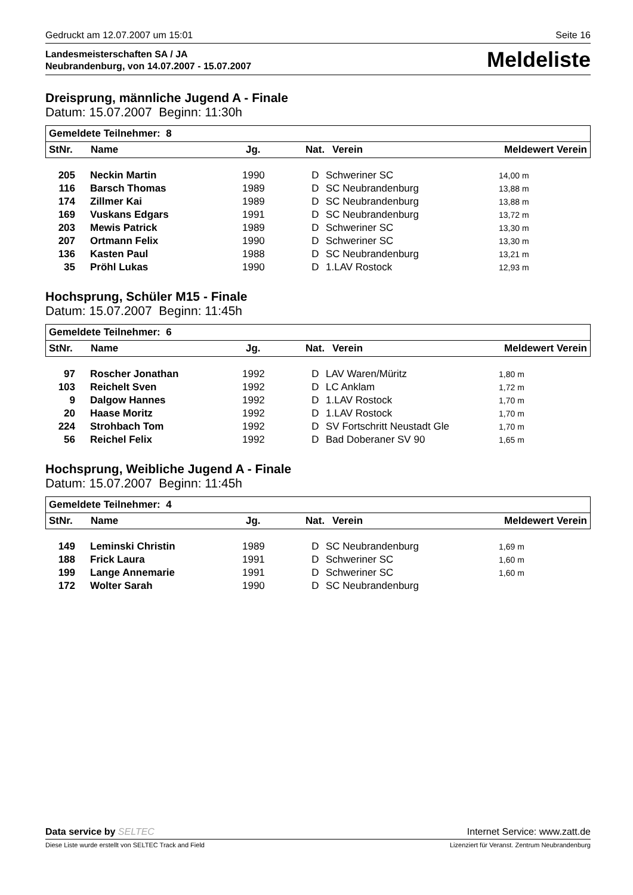Gedruckt am 12.07.2007 um 15:01 Seite 16
Landesmeisterschaften SA / JA
Neubrandenburg, von 14.07.2007 - 15.07.2007
Meldeliste
Dreisprung, männliche Jugend A - Finale
Datum: 15.07.2007 Beginn: 11:30h
| Gemeldete Teilnehmer: 8 | | | | | |
| --- | --- | --- | --- | --- | --- |
| StNr. | Name | Jg. | Nat. | Verein | Meldewert Verein |
| 205 | Neckin Martin | 1990 | D | Schweriner SC | 14,00 m |
| 116 | Barsch Thomas | 1989 | D | SC Neubrandenburg | 13,88 m |
| 174 | Zillmer Kai | 1989 | D | SC Neubrandenburg | 13,88 m |
| 169 | Vuskans Edgars | 1991 | D | SC Neubrandenburg | 13,72 m |
| 203 | Mewis Patrick | 1989 | D | Schweriner SC | 13,30 m |
| 207 | Ortmann Felix | 1990 | D | Schweriner SC | 13,30 m |
| 136 | Kasten Paul | 1988 | D | SC Neubrandenburg | 13,21 m |
| 35 | Pröhl Lukas | 1990 | D | 1.LAV Rostock | 12,93 m |
Hochsprung, Schüler M15 - Finale
Datum: 15.07.2007 Beginn: 11:45h
| Gemeldete Teilnehmer: 6 | | | | | |
| --- | --- | --- | --- | --- | --- |
| StNr. | Name | Jg. | Nat. | Verein | Meldewert Verein |
| 97 | Roscher Jonathan | 1992 | D | LAV Waren/Müritz | 1,80 m |
| 103 | Reichelt Sven | 1992 | D | LC Anklam | 1,72 m |
| 9 | Dalgow Hannes | 1992 | D | 1.LAV Rostock | 1,70 m |
| 20 | Haase Moritz | 1992 | D | 1.LAV Rostock | 1,70 m |
| 224 | Strohbach Tom | 1992 | D | SV Fortschritt Neustadt Gle | 1,70 m |
| 56 | Reichel Felix | 1992 | D | Bad Doberaner SV 90 | 1,65 m |
Hochsprung, Weibliche Jugend A - Finale
Datum: 15.07.2007 Beginn: 11:45h
| Gemeldete Teilnehmer: 4 | | | | | |
| --- | --- | --- | --- | --- | --- |
| StNr. | Name | Jg. | Nat. | Verein | Meldewert Verein |
| 149 | Leminski Christin | 1989 | D | SC Neubrandenburg | 1,69 m |
| 188 | Frick Laura | 1991 | D | Schweriner SC | 1,60 m |
| 199 | Lange Annemarie | 1991 | D | Schweriner SC | 1,60 m |
| 172 | Wolter Sarah | 1990 | D | SC Neubrandenburg | |
Data service by SELTEC Internet Service: www.zatt.de
Diese Liste wurde erstellt von SELTEC Track and Field Lizenziert für Veranst. Zentrum Neubrandenburg